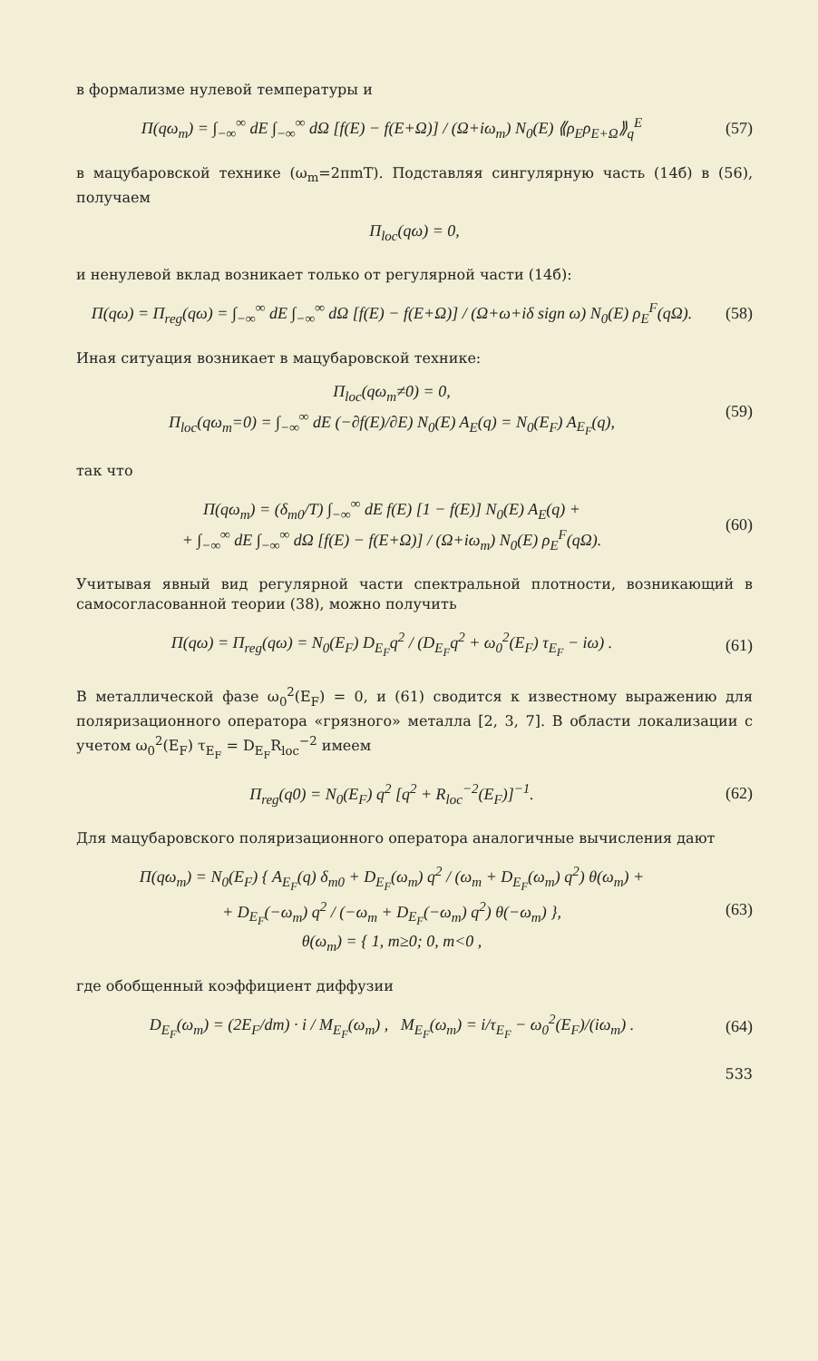в формализме нулевой температуры и
Π(qω<sub>m</sub>) = ∫<sub>−∞</sub><sup>∞</sup> dE ∫<sub>−∞</sub><sup>∞</sup> dΩ [f(E) − f(E+Ω)] / (Ω+iω<sub>m</sub>) N<sub>0</sub>(E) ⟪ρ<sub>E</sub>ρ<sub>E+Ω</sub>⟫<sub>q</sub><sup>E</sup> (57)
в мацубаровской технике (ω<sub>m</sub>=2πmT). Подставляя сингулярную часть (14б) в (56), получаем
Π<sub>loc</sub>(qω) = 0,
и ненулевой вклад возникает только от регулярной части (14б):
Π(qω) = Π<sub>reg</sub>(qω) = ∫<sub>−∞</sub><sup>∞</sup> dE ∫<sub>−∞</sub><sup>∞</sup> dΩ [f(E) − f(E+Ω)] / (Ω+ω+iδ sign ω) N<sub>0</sub>(E) ρ<sub>E</sub><sup>F</sup>(qΩ). (58)
Иная ситуация возникает в мацубаровской технике:
Π<sub>loc</sub>(qω<sub>m</sub>≠0) = 0,
Π<sub>loc</sub>(qω<sub>m</sub>=0) = ∫<sub>−∞</sub><sup>∞</sup> dE (−∂f(E)/∂E) N<sub>0</sub>(E) A<sub>E</sub>(q) = N<sub>0</sub>(E<sub>F</sub>) A<sub>E<sub>F</sub></sub>(q), (59)
так что
Π(qω<sub>m</sub>) = (δ<sub>m0</sub>/T) ∫<sub>−∞</sub><sup>∞</sup> dE f(E) [1 − f(E)] N<sub>0</sub>(E) A<sub>E</sub>(q) +
+ ∫<sub>−∞</sub><sup>∞</sup> dE ∫<sub>−∞</sub><sup>∞</sup> dΩ [f(E) − f(E+Ω)] / (Ω+iω<sub>m</sub>) N<sub>0</sub>(E) ρ<sub>E</sub><sup>F</sup>(qΩ). (60)
Учитывая явный вид регулярной части спектральной плотности, возникающий в самосогласованной теории (38), можно получить
Π(qω) = Π<sub>reg</sub>(qω) = N<sub>0</sub>(E<sub>F</sub>) D<sub>E<sub>F</sub></sub>q<sup>2</sup> / (D<sub>E<sub>F</sub></sub>q<sup>2</sup> + ω<sub>0</sub><sup>2</sup>(E<sub>F</sub>) τ<sub>E<sub>F</sub></sub> − iω) . (61)
В металлической фазе ω<sub>0</sub><sup>2</sup>(E<sub>F</sub>) = 0, и (61) сводится к известному выражению для поляризационного оператора «грязного» металла [2, 3, 7]. В области локализации с учетом ω<sub>0</sub><sup>2</sup>(E<sub>F</sub>) τ<sub>E<sub>F</sub></sub> = D<sub>E<sub>F</sub></sub>R<sub>loc</sub><sup>−2</sup> имеем
Π<sub>reg</sub>(q0) = N<sub>0</sub>(E<sub>F</sub>) q<sup>2</sup> [q<sup>2</sup> + R<sub>loc</sub><sup>−2</sup>(E<sub>F</sub>)]<sup>−1</sup>. (62)
Для мацубаровского поляризационного оператора аналогичные вычисления дают
Π(qω<sub>m</sub>) = N<sub>0</sub>(E<sub>F</sub>) { A<sub>E<sub>F</sub></sub>(q) δ<sub>m0</sub> + D<sub>E<sub>F</sub></sub>(ω<sub>m</sub>) q<sup>2</sup> / (ω<sub>m</sub> + D<sub>E<sub>F</sub></sub>(ω<sub>m</sub>) q<sup>2</sup>) θ(ω<sub>m</sub>) +
+ D<sub>E<sub>F</sub></sub>(−ω<sub>m</sub>) q<sup>2</sup> / (−ω<sub>m</sub> + D<sub>E<sub>F</sub></sub>(−ω<sub>m</sub>) q<sup>2</sup>) θ(−ω<sub>m</sub>) },
θ(ω<sub>m</sub>) = { 1, m≥0; 0, m<0 , (63)
где обобщенный коэффициент диффузии
D<sub>E<sub>F</sub></sub>(ω<sub>m</sub>) = (2E<sub>F</sub>/dm) · i / M<sub>E<sub>F</sub></sub>(ω<sub>m</sub>) , M<sub>E<sub>F</sub></sub>(ω<sub>m</sub>) = i/τ<sub>E<sub>F</sub></sub> − ω<sub>0</sub><sup>2</sup>(E<sub>F</sub>)/(iω<sub>m</sub>) . (64)
533